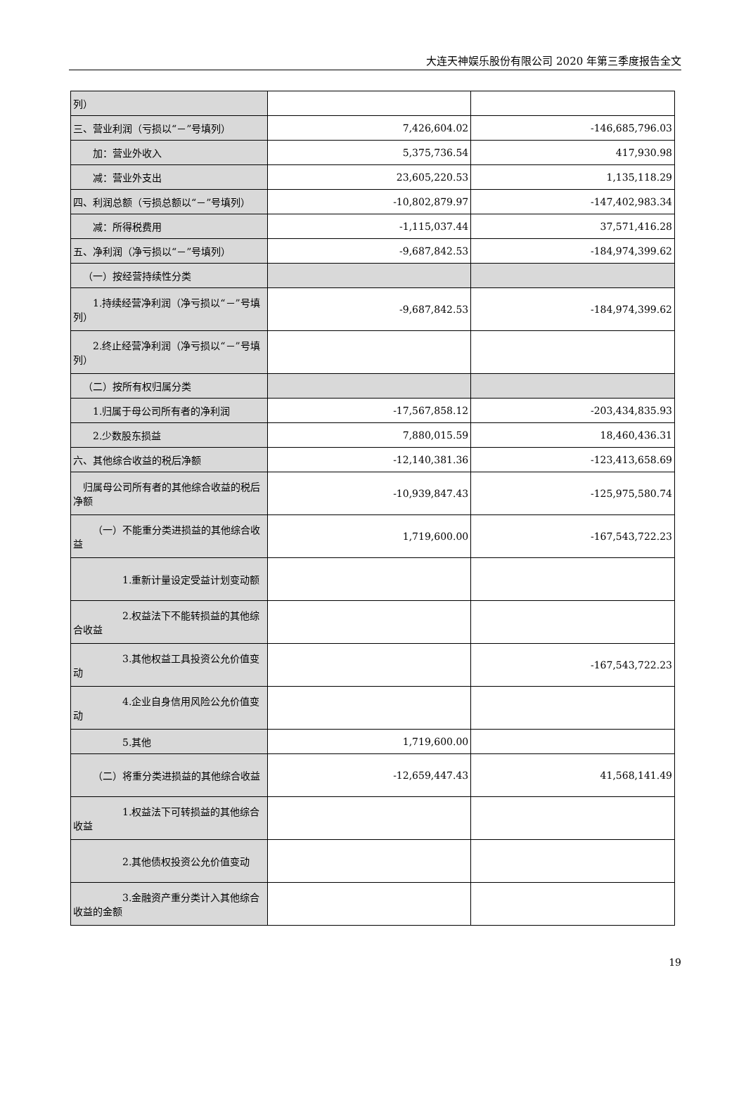大连天神娱乐股份有限公司 2020 年第三季度报告全文
| 列） | | |
| 三、营业利润（亏损以“－”号填列） | 7,426,604.02 | -146,685,796.03 |
| 加：营业外收入 | 5,375,736.54 | 417,930.98 |
| 减：营业外支出 | 23,605,220.53 | 1,135,118.29 |
| 四、利润总额（亏损总额以“－”号填列） | -10,802,879.97 | -147,402,983.34 |
| 减：所得税费用 | -1,115,037.44 | 37,571,416.28 |
| 五、净利润（净亏损以“－”号填列） | -9,687,842.53 | -184,974,399.62 |
| （一）按经营持续性分类 | | |
| 1.持续经营净利润（净亏损以“－”号填列） | -9,687,842.53 | -184,974,399.62 |
| 2.终止经营净利润（净亏损以“－”号填列） | | |
| （二）按所有权归属分类 | | |
| 1.归属于母公司所有者的净利润 | -17,567,858.12 | -203,434,835.93 |
| 2.少数股东损益 | 7,880,015.59 | 18,460,436.31 |
| 六、其他综合收益的税后净额 | -12,140,381.36 | -123,413,658.69 |
| 归属母公司所有者的其他综合收益的税后净额 | -10,939,847.43 | -125,975,580.74 |
| （一）不能重分类进损益的其他综合收益 | 1,719,600.00 | -167,543,722.23 |
| 1.重新计量设定受益计划变动额 | | |
| 2.权益法下不能转损益的其他综合收益 | | |
| 3.其他权益工具投资公允价值变动 | | -167,543,722.23 |
| 4.企业自身信用风险公允价值变动 | | |
| 5.其他 | 1,719,600.00 | |
| （二）将重分类进损益的其他综合收益 | -12,659,447.43 | 41,568,141.49 |
| 1.权益法下可转损益的其他综合收益 | | |
| 2.其他债权投资公允价值变动 | | |
| 3.金融资产重分类计入其他综合收益的金额 | | |
19